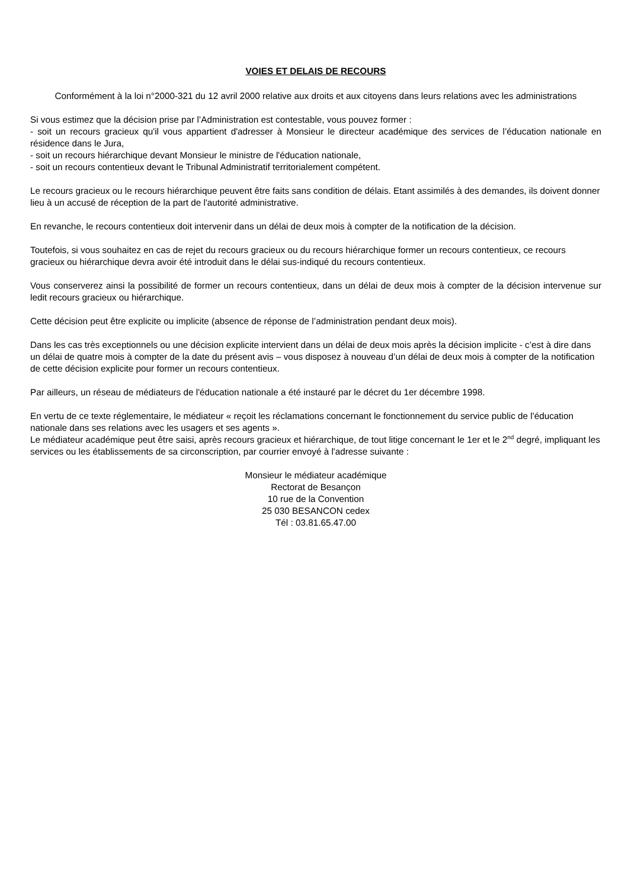VOIES ET DELAIS DE RECOURS
Conformément à la loi n°2000-321 du 12 avril 2000 relative aux droits et aux citoyens dans leurs relations avec les administrations
Si vous estimez que la décision prise par l’Administration est contestable, vous pouvez former :
- soit un recours gracieux qu'il vous appartient d'adresser à Monsieur le directeur académique des services de l’éducation nationale en résidence dans le Jura,
- soit un recours hiérarchique devant Monsieur le ministre de l'éducation nationale,
- soit un recours contentieux devant le Tribunal Administratif territorialement compétent.
Le recours gracieux ou le recours hiérarchique peuvent être faits sans condition de délais. Etant assimilés à des demandes, ils doivent donner lieu à un accusé de réception de la part de l'autorité administrative.
En revanche, le recours contentieux doit intervenir dans un délai de deux mois à compter de la notification de la décision.
Toutefois, si vous souhaitez en cas de rejet du recours gracieux ou du recours hiérarchique former un recours contentieux, ce recours gracieux ou hiérarchique devra avoir été introduit dans le délai sus-indiqué du recours contentieux.
Vous conserverez ainsi la possibilité de former un recours contentieux, dans un délai de deux mois à compter de la décision intervenue sur ledit recours gracieux ou hiérarchique.
Cette décision peut être explicite ou implicite (absence de réponse de l’administration pendant deux mois).
Dans les cas très exceptionnels ou une décision explicite intervient dans un délai de deux mois après la décision implicite - c’est à dire dans un délai de quatre mois à compter de la date du présent avis – vous disposez à nouveau d’un délai de deux mois à compter de la notification de cette décision explicite pour former un recours contentieux.
Par ailleurs, un réseau de médiateurs de l'éducation nationale a été instauré par le décret du 1er décembre 1998.
En vertu de ce texte réglementaire, le médiateur « reçoit les réclamations concernant le fonctionnement du service public de l'éducation nationale dans ses relations avec les usagers et ses agents ».
Le médiateur académique peut être saisi, après recours gracieux et hiérarchique, de tout litige concernant le 1er et le 2<sup>nd</sup> degré, impliquant les services ou les établissements de sa circonscription, par courrier envoyé à l'adresse suivante :
Monsieur le médiateur académique
Rectorat de Besançon
10 rue de la Convention
25 030 BESANCON cedex
Tél : 03.81.65.47.00